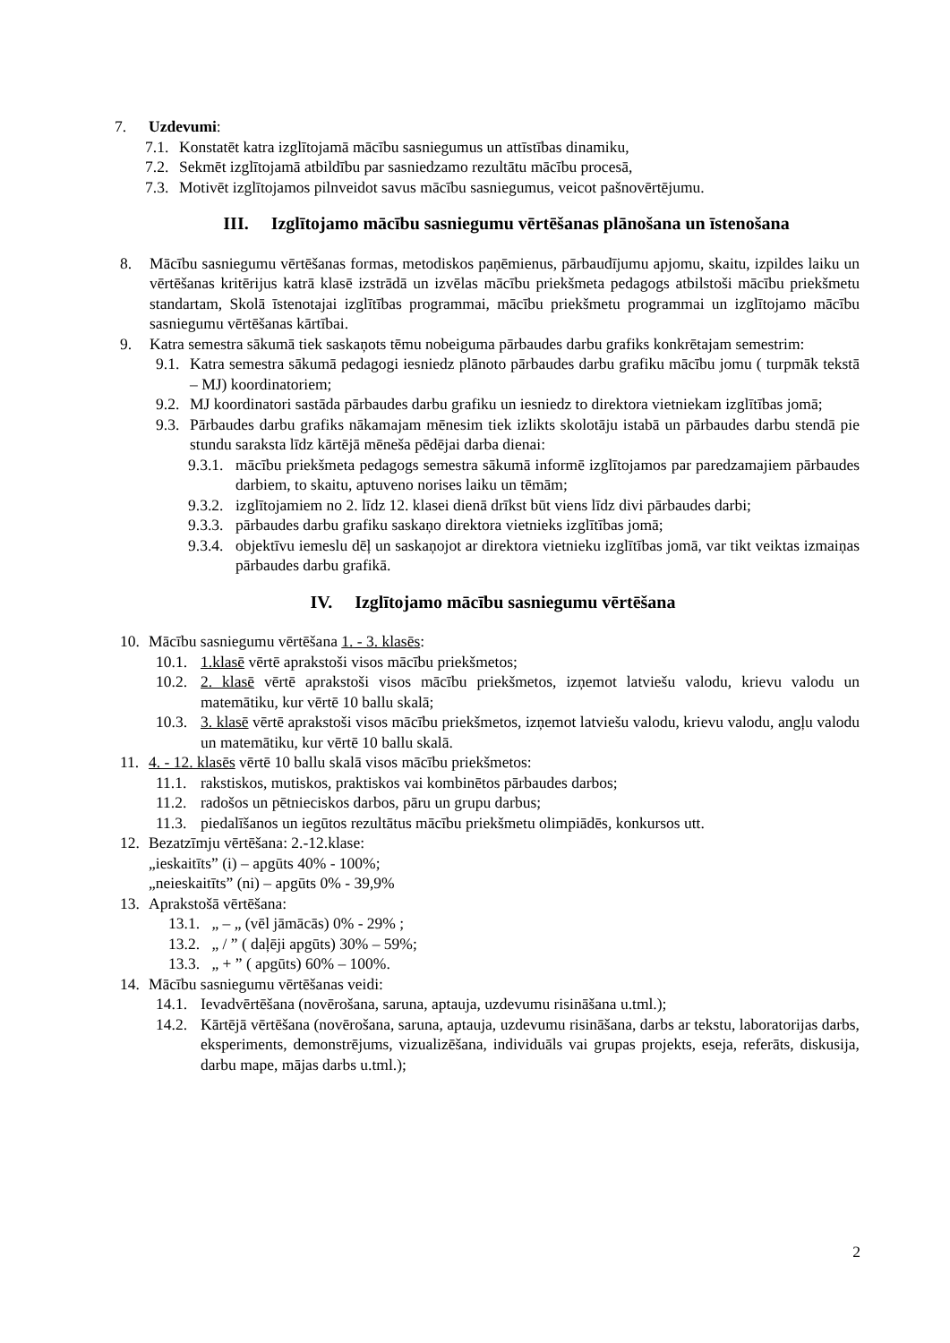7. Uzdevumi:
7.1. Konstatēt katra izglītojamā mācību sasniegumus un attīstības dinamiku,
7.2. Sekmēt izglītojamā atbildību par sasniedzamo rezultātu mācību procesā,
7.3. Motivēt izglītojamos pilnveidot savus mācību sasniegumus, veicot pašnovērtējumu.
III. Izglītojamo mācību sasniegumu vērtēšanas plānošana un īstenošana
8. Mācību sasniegumu vērtēšanas formas, metodiskos paņēmienus, pārbaudījumu apjomu, skaitu, izpildes laiku un vērtēšanas kritērijus katrā klasē izstrādā un izvēlas mācību priekšmeta pedagogs atbilstoši mācību priekšmetu standartam, Skolā īstenotajai izglītības programmai, mācību priekšmetu programmai un izglītojamo mācību sasniegumu vērtēšanas kārtībai.
9. Katra semestra sākumā tiek saskaņots tēmu nobeiguma pārbaudes darbu grafiks konkrētajam semestrim:
9.1. Katra semestra sākumā pedagogi iesniedz plānoto pārbaudes darbu grafiku mācību jomu ( turpmāk tekstā – MJ) koordinatoriem;
9.2. MJ koordinatori sastāda pārbaudes darbu grafiku un iesniedz to direktora vietniekam izglītības jomā;
9.3. Pārbaudes darbu grafiks nākamajam mēnesim tiek izlikts skolotāju istabā un pārbaudes darbu stendā pie stundu saraksta līdz kārtējā mēneša pēdējai darba dienai:
9.3.1. mācību priekšmeta pedagogs semestra sākumā informē izglītojamos par paredzamajiem pārbaudes darbiem, to skaitu, aptuveno norises laiku un tēmām;
9.3.2. izglītojamiem no 2. līdz 12. klasei dienā drīkst būt viens līdz divi pārbaudes darbi;
9.3.3. pārbaudes darbu grafiku saskaņo direktora vietnieks izglītības jomā;
9.3.4. objektīvu iemeslu dēļ un saskaņojot ar direktora vietnieku izglītības jomā, var tikt veiktas izmaiņas pārbaudes darbu grafikā.
IV. Izglītojamo mācību sasniegumu vērtēšana
10. Mācību sasniegumu vērtēšana 1. - 3. klasēs:
10.1. 1.klasē vērtē aprakstoši visos mācību priekšmetos;
10.2. 2. klasē vērtē aprakstoši visos mācību priekšmetos, izņemot latviešu valodu, krievu valodu un matemātiku, kur vērtē 10 ballu skalā;
10.3. 3. klasē vērtē aprakstoši visos mācību priekšmetos, izņemot latviešu valodu, krievu valodu, angļu valodu un matemātiku, kur vērtē 10 ballu skalā.
11. 4. - 12. klasēs vērtē 10 ballu skalā visos mācību priekšmetos:
11.1. rakstiskos, mutiskos, praktiskos vai kombinētos pārbaudes darbos;
11.2. radošos un pētnieciskos darbos, pāru un grupu darbus;
11.3. piedalīšanos un iegūtos rezultātus mācību priekšmetu olimpiādēs, konkursos utt.
12. Bezatzīmju vērtēšana: 2.-12.klase:
„ieskaitīts” (i) – apgūts 40% - 100%;
„neieskaitīts” (ni) – apgūts 0% - 39,9%
13. Aprakstošā vērtēšana:
13.1. „ – „ (vēl jāmācās) 0% - 29% ;
13.2. „ / ” ( daļēji apgūts) 30% – 59%;
13.3. „ + ” ( apgūts) 60% – 100%.
14. Mācību sasniegumu vērtēšanas veidi:
14.1. Ievadvērtēšana (novērošana, saruna, aptauja, uzdevumu risināšana u.tml.);
14.2. Kārtējā vērtēšana (novērošana, saruna, aptauja, uzdevumu risināšana, darbs ar tekstu, laboratorijas darbs, eksperiments, demonstrējums, vizualizēšana, individuāls vai grupas projekts, eseja, referāts, diskusija, darbu mape, mājas darbs u.tml.);
2